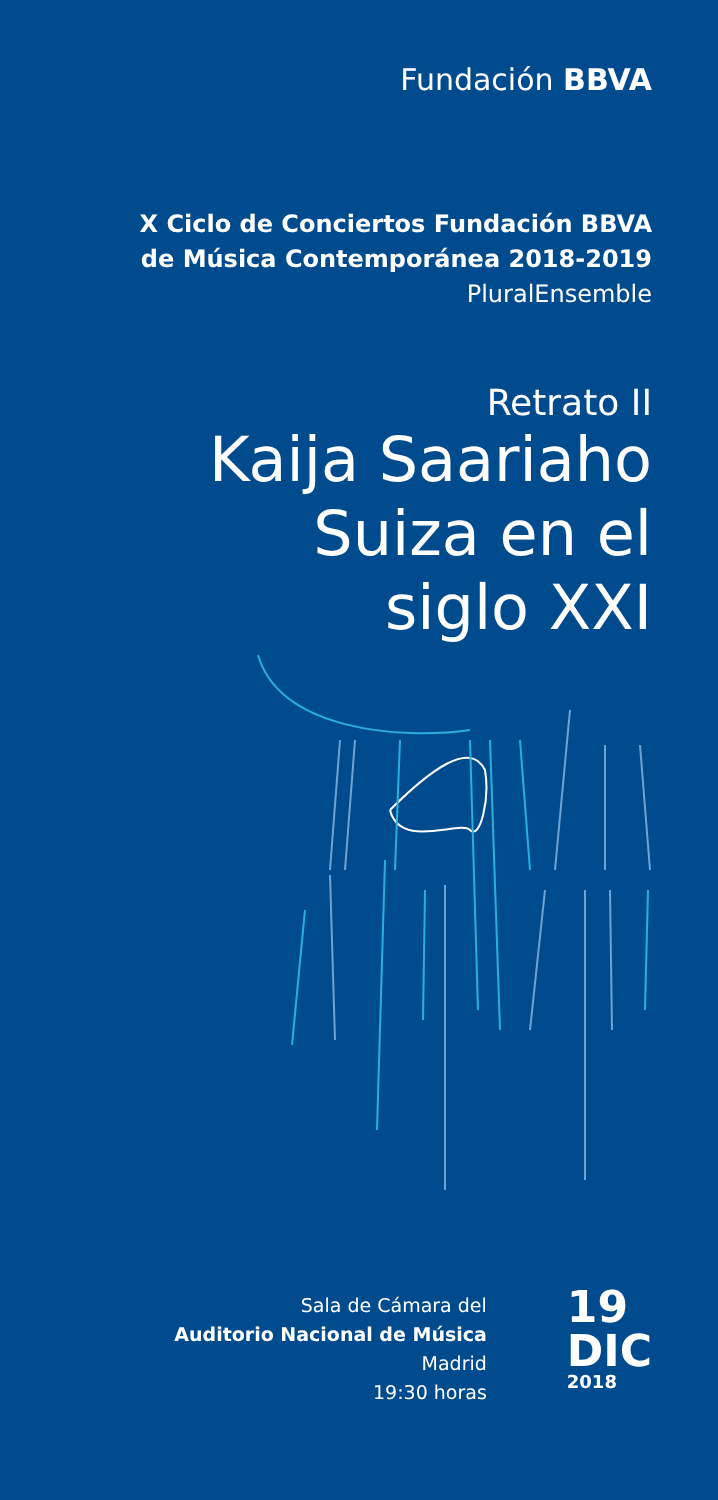Fundación BBVA
X Ciclo de Conciertos Fundación BBVA
de Música Contemporánea 2018-2019
PluralEnsemble
Retrato II
Kaija Saariaho
Suiza en el
siglo XXI
Sala de Cámara del
Auditorio Nacional de Música
Madrid
19:30 horas
19
DIC
2018